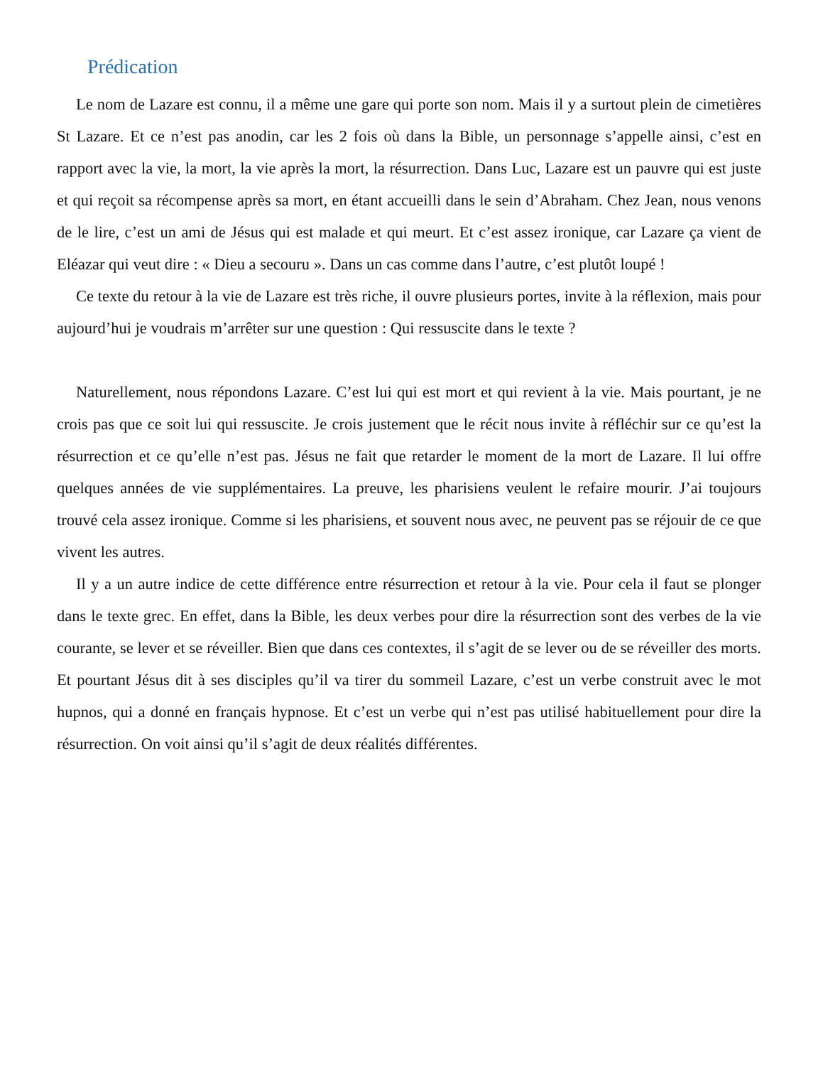Prédication
Le nom de Lazare est connu, il a même une gare qui porte son nom. Mais il y a surtout plein de cimetières St Lazare. Et ce n’est pas anodin, car les 2 fois où dans la Bible, un personnage s’appelle ainsi, c’est en rapport avec la vie, la mort, la vie après la mort, la résurrection. Dans Luc, Lazare est un pauvre qui est juste et qui reçoit sa récompense après sa mort, en étant accueilli dans le sein d’Abraham. Chez Jean, nous venons de le lire, c’est un ami de Jésus qui est malade et qui meurt. Et c’est assez ironique, car Lazare ça vient de Eléazar qui veut dire : « Dieu a secouru ». Dans un cas comme dans l’autre, c’est plutôt loupé !
Ce texte du retour à la vie de Lazare est très riche, il ouvre plusieurs portes, invite à la réflexion, mais pour aujourd’hui je voudrais m’arrêter sur une question : Qui ressuscite dans le texte ?
Naturellement, nous répondons Lazare. C’est lui qui est mort et qui revient à la vie. Mais pourtant, je ne crois pas que ce soit lui qui ressuscite. Je crois justement que le récit nous invite à réfléchir sur ce qu’est la résurrection et ce qu’elle n’est pas. Jésus ne fait que retarder le moment de la mort de Lazare. Il lui offre quelques années de vie supplémentaires. La preuve, les pharisiens veulent le refaire mourir. J’ai toujours trouvé cela assez ironique. Comme si les pharisiens, et souvent nous avec, ne peuvent pas se réjouir de ce que vivent les autres.
Il y a un autre indice de cette différence entre résurrection et retour à la vie. Pour cela il faut se plonger dans le texte grec. En effet, dans la Bible, les deux verbes pour dire la résurrection sont des verbes de la vie courante, se lever et se réveiller. Bien que dans ces contextes, il s’agit de se lever ou de se réveiller des morts. Et pourtant Jésus dit à ses disciples qu’il va tirer du sommeil Lazare, c’est un verbe construit avec le mot hupnos, qui a donné en français hypnose. Et c’est un verbe qui n’est pas utilisé habituellement pour dire la résurrection. On voit ainsi qu’il s’agit de deux réalités différentes.